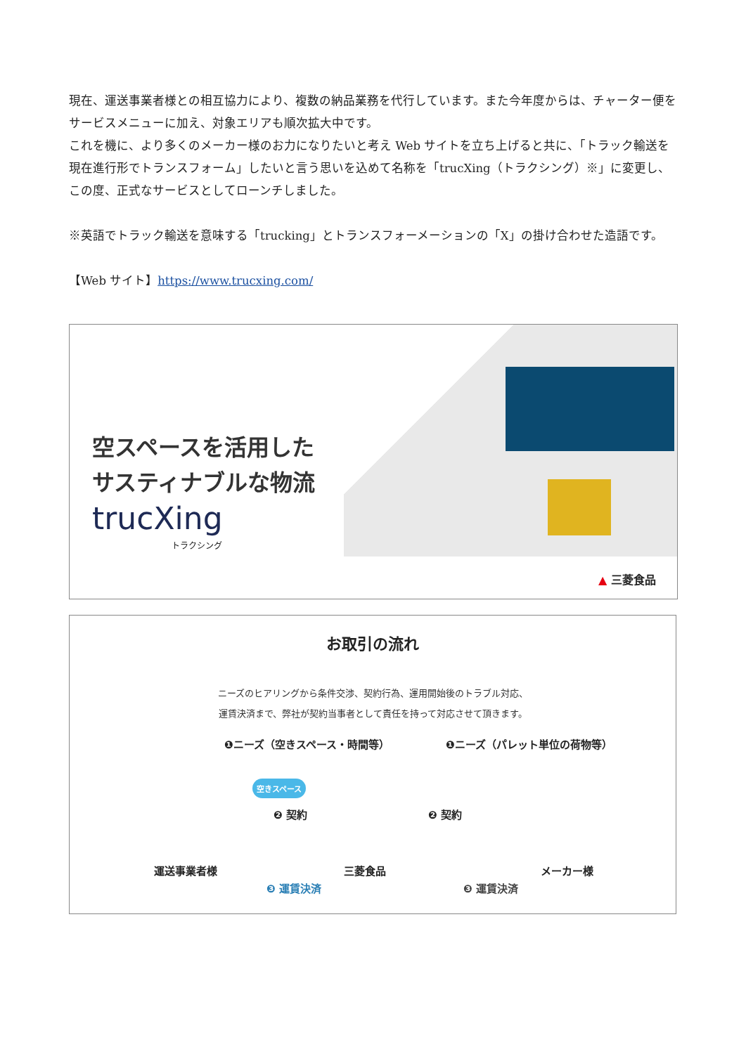現在、運送事業者様との相互協力により、複数の納品業務を代行しています。また今年度からは、チャーター便をサービスメニューに加え、対象エリアも順次拡大中です。
これを機に、より多くのメーカー様のお力になりたいと考え Web サイトを立ち上げると共に、「トラック輸送を現在進行形でトランスフォーム」したいと言う思いを込めて名称を「trucXing（トラクシング）※」に変更し、この度、正式なサービスとしてローンチしました。
※英語でトラック輸送を意味する「trucking」とトランスフォーメーションの「X」の掛け合わせた造語です。
【Web サイト】https://www.trucxing.com/
空スペースを活用した
サスティナブルな物流
trucXing
トラクシング
▲ 三菱食品
お取引の流れ
ニーズのヒアリングから条件交渉、契約行為、運用開始後のトラブル対応、
運賃決済まで、弊社が契約当事者として責任を持って対応させて頂きます。
❶ニーズ（空きスペース・時間等） ❶ニーズ（パレット単位の荷物等）
空きスペース
❷ 契約 ❷ 契約
運送事業者様 三菱食品 メーカー様
❸ 運賃決済 ❸ 運賃決済